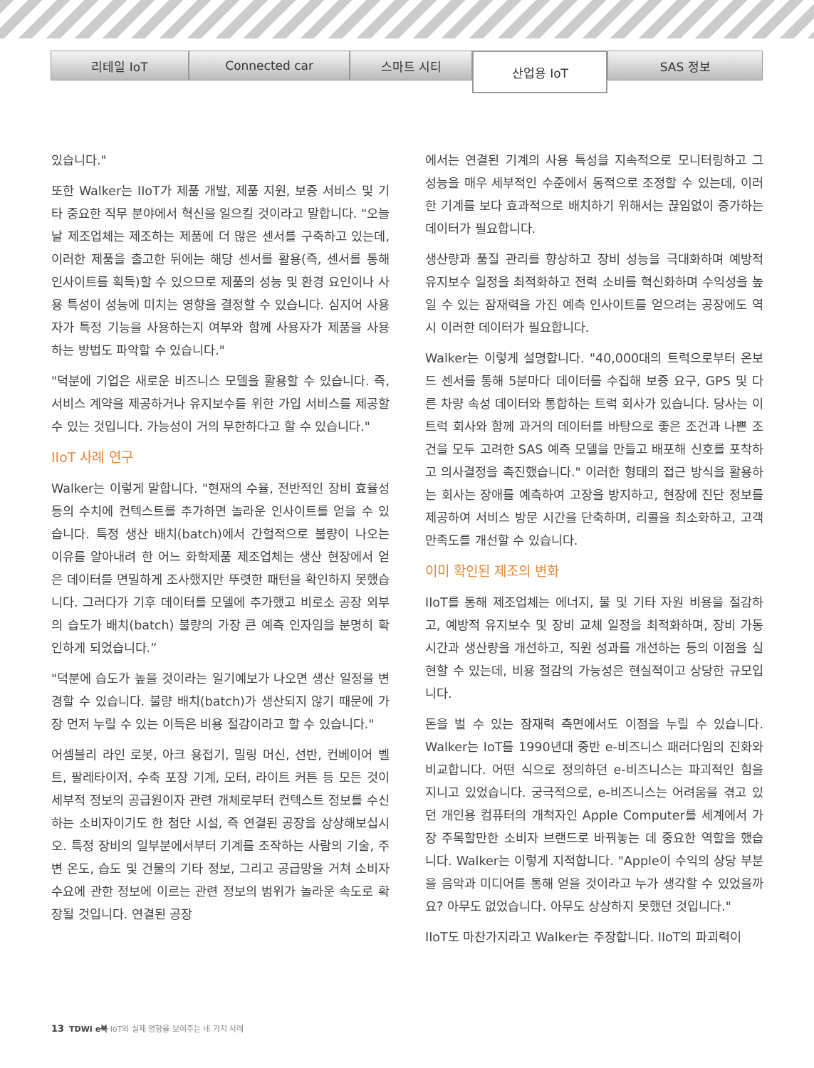리테일 IoT Connected car 스마트 시티
산업용 IoT
SAS 정보
있습니다."
또한 Walker는 IIoT가 제품 개발, 제품 지원, 보증 서비스 및 기타 중요한 직무 분야에서 혁신을 일으킬 것이라고 말합니다. "오늘날 제조업체는 제조하는 제품에 더 많은 센서를 구축하고 있는데, 이러한 제품을 출고한 뒤에는 해당 센서를 활용(즉, 센서를 통해 인사이트를 획득)할 수 있으므로 제품의 성능 및 환경 요인이나 사용 특성이 성능에 미치는 영향을 결정할 수 있습니다. 심지어 사용자가 특정 기능을 사용하는지 여부와 함께 사용자가 제품을 사용하는 방법도 파악할 수 있습니다."
"덕분에 기업은 새로운 비즈니스 모델을 활용할 수 있습니다. 즉, 서비스 계약을 제공하거나 유지보수를 위한 가입 서비스를 제공할 수 있는 것입니다. 가능성이 거의 무한하다고 할 수 있습니다."
IIoT 사례 연구
Walker는 이렇게 말합니다. "현재의 수율, 전반적인 장비 효율성 등의 수치에 컨텍스트를 추가하면 놀라운 인사이트를 얻을 수 있습니다. 특정 생산 배치(batch)에서 간헐적으로 불량이 나오는 이유를 알아내려 한 어느 화학제품 제조업체는 생산 현장에서 얻은 데이터를 면밀하게 조사했지만 뚜렷한 패턴을 확인하지 못했습니다. 그러다가 기후 데이터를 모델에 추가했고 비로소 공장 외부의 습도가 배치(batch) 불량의 가장 큰 예측 인자임을 분명히 확인하게 되었습니다.”
"덕분에 습도가 높을 것이라는 일기예보가 나오면 생산 일정을 변경할 수 있습니다. 불량 배치(batch)가 생산되지 않기 때문에 가장 먼저 누릴 수 있는 이득은 비용 절감이라고 할 수 있습니다."
어셈블리 라인 로봇, 아크 용접기, 밀링 머신, 선반, 컨베이어 벨트, 팔레타이저, 수축 포장 기계, 모터, 라이트 커튼 등 모든 것이 세부적 정보의 공급원이자 관련 개체로부터 컨텍스트 정보를 수신하는 소비자이기도 한 첨단 시설, 즉 연결된 공장을 상상해보십시오. 특정 장비의 일부분에서부터 기계를 조작하는 사람의 기술, 주변 온도, 습도 및 건물의 기타 정보, 그리고 공급망을 거쳐 소비자 수요에 관한 정보에 이르는 관련 정보의 범위가 놀라운 속도로 확장될 것입니다. 연결된 공장
에서는 연결된 기계의 사용 특성을 지속적으로 모니터링하고 그 성능을 매우 세부적인 수준에서 동적으로 조정할 수 있는데, 이러한 기계를 보다 효과적으로 배치하기 위해서는 끊임없이 증가하는 데이터가 필요합니다.
생산량과 품질 관리를 향상하고 장비 성능을 극대화하며 예방적 유지보수 일정을 최적화하고 전력 소비를 혁신화하며 수익성을 높일 수 있는 잠재력을 가진 예측 인사이트를 얻으려는 공장에도 역시 이러한 데이터가 필요합니다.
Walker는 이렇게 설명합니다. "40,000대의 트럭으로부터 온보드 센서를 통해 5분마다 데이터를 수집해 보증 요구, GPS 및 다른 차량 속성 데이터와 통합하는 트럭 회사가 있습니다. 당사는 이 트럭 회사와 함께 과거의 데이터를 바탕으로 좋은 조건과 나쁜 조건을 모두 고려한 SAS 예측 모델을 만들고 배포해 신호를 포착하고 의사결정을 촉진했습니다." 이러한 형태의 접근 방식을 활용하는 회사는 장애를 예측하여 고장을 방지하고, 현장에 진단 정보를 제공하여 서비스 방문 시간을 단축하며, 리콜을 최소화하고, 고객 만족도를 개선할 수 있습니다.
이미 확인된 제조의 변화
IIoT를 통해 제조업체는 에너지, 물 및 기타 자원 비용을 절감하고, 예방적 유지보수 및 장비 교체 일정을 최적화하며, 장비 가동 시간과 생산량을 개선하고, 직원 성과를 개선하는 등의 이점을 실현할 수 있는데, 비용 절감의 가능성은 현실적이고 상당한 규모입니다.
돈을 벌 수 있는 잠재력 측면에서도 이점을 누릴 수 있습니다. Walker는 IoT를 1990년대 중반 e-비즈니스 패러다임의 진화와 비교합니다. 어떤 식으로 정의하던 e-비즈니스는 파괴적인 힘을 지니고 있었습니다. 궁극적으로, e-비즈니스는 어려움을 겪고 있던 개인용 컴퓨터의 개척자인 Apple Computer를 세계에서 가장 주목할만한 소비자 브랜드로 바꿔놓는 데 중요한 역할을 했습니다. Walker는 이렇게 지적합니다. "Apple이 수익의 상당 부분을 음악과 미디어를 통해 얻을 것이라고 누가 생각할 수 있었을까요? 아무도 없었습니다. 아무도 상상하지 못했던 것입니다."
IIoT도 마찬가지라고 Walker는 주장합니다. IIoT의 파괴력이
13 TDWI e북 IoT의 실제 영향을 보여주는 네 가지 사례